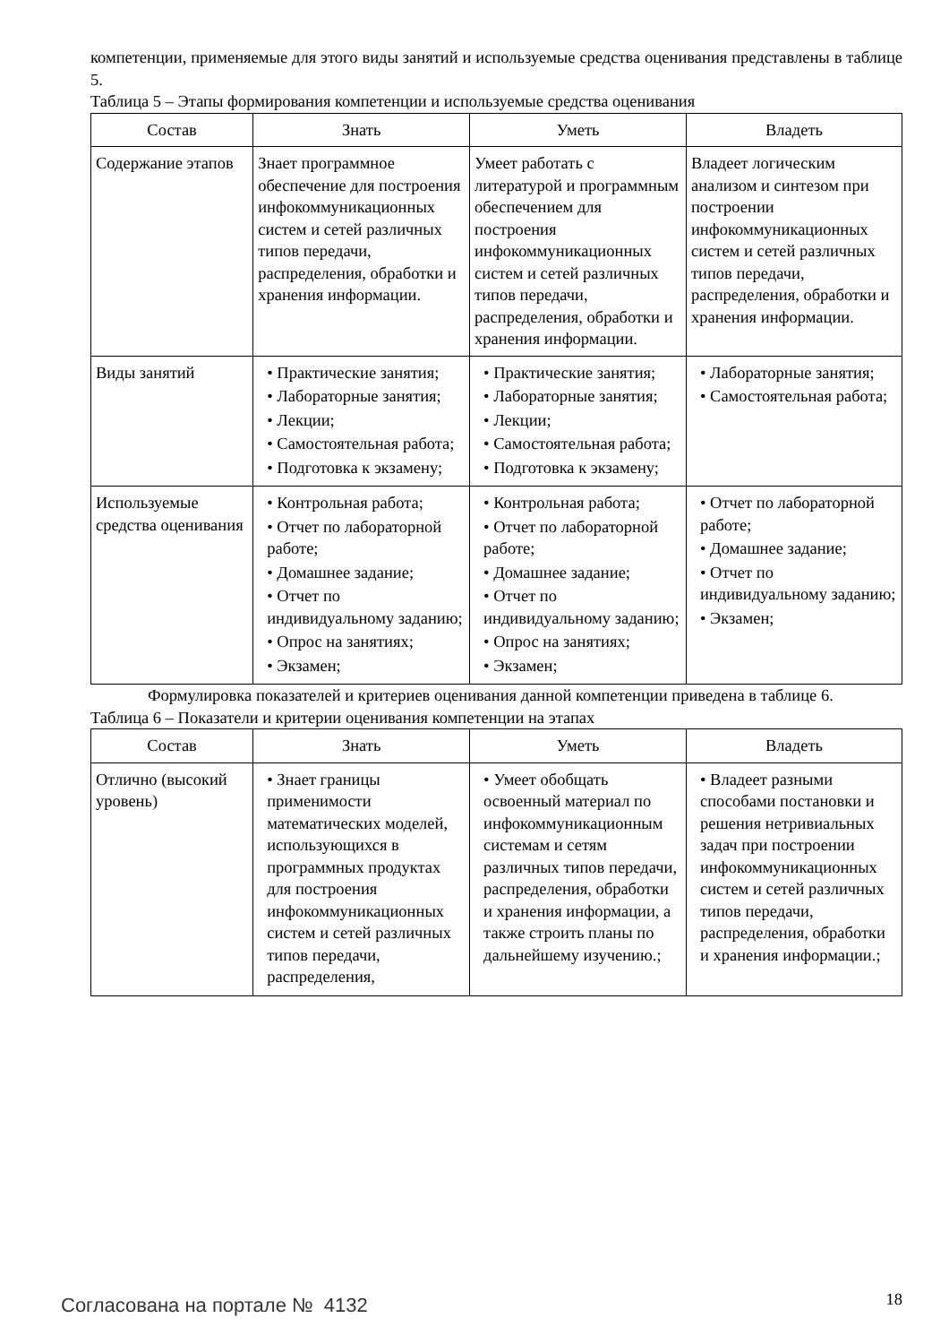компетенции, применяемые для этого виды занятий и используемые средства оценивания представлены в таблице 5.
Таблица 5 – Этапы формирования компетенции и используемые средства оценивания
| Состав | Знать | Уметь | Владеть |
| --- | --- | --- | --- |
| Содержание этапов | Знает программное обеспечение для построения инфокоммуникационных систем и сетей различных типов передачи, распределения, обработки и хранения информации. | Умеет работать с литературой и программным обеспечением для построения инфокоммуникационных систем и сетей различных типов передачи, распределения, обработки и хранения информации. | Владеет логическим анализом и синтезом при построении инфокоммуникационных систем и сетей различных типов передачи, распределения, обработки и хранения информации. |
| Виды занятий | • Практические занятия; • Лабораторные занятия; • Лекции; • Самостоятельная работа; • Подготовка к экзамену; | • Практические занятия; • Лабораторные занятия; • Лекции; • Самостоятельная работа; • Подготовка к экзамену; | • Лабораторные занятия; • Самостоятельная работа; |
| Используемые средства оценивания | • Контрольная работа; • Отчет по лабораторной работе; • Домашнее задание; • Отчет по индивидуальному заданию; • Опрос на занятиях; • Экзамен; | • Контрольная работа; • Отчет по лабораторной работе; • Домашнее задание; • Отчет по индивидуальному заданию; • Опрос на занятиях; • Экзамен; | • Отчет по лабораторной работе; • Домашнее задание; • Отчет по индивидуальному заданию; • Экзамен; |
Формулировка показателей и критериев оценивания данной компетенции приведена в таблице 6.
Таблица 6 – Показатели и критерии оценивания компетенции на этапах
| Состав | Знать | Уметь | Владеть |
| --- | --- | --- | --- |
| Отлично (высокий уровень) | • Знает границы применимости математических моделей, использующихся в программных продуктах для построения инфокоммуникационных систем и сетей различных типов передачи, распределения, | • Умеет обобщать освоенный материал по инфокоммуникационным системам и сетям различных типов передачи, распределения, обработки и хранения информации, а также строить планы по дальнейшему изучению.; | • Владеет разными способами постановки и решения нетривиальных задач при построении инфокоммуникационных систем и сетей различных типов передачи, распределения, обработки и хранения информации.; |
Согласована на портале № 4132 18